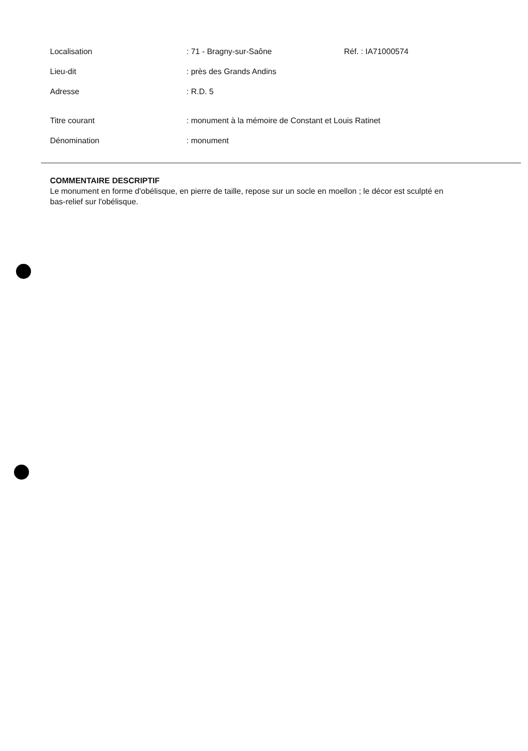Localisation : 71 - Bragny-sur-Saône Réf. : IA71000574
Lieu-dit : près des Grands Andins
Adresse : R.D. 5
Titre courant : monument à la mémoire de Constant et Louis Ratinet
Dénomination : monument
COMMENTAIRE DESCRIPTIF
Le monument en forme d'obélisque, en pierre de taille, repose sur un socle en moellon ; le décor est sculpté en bas-relief sur l'obélisque.